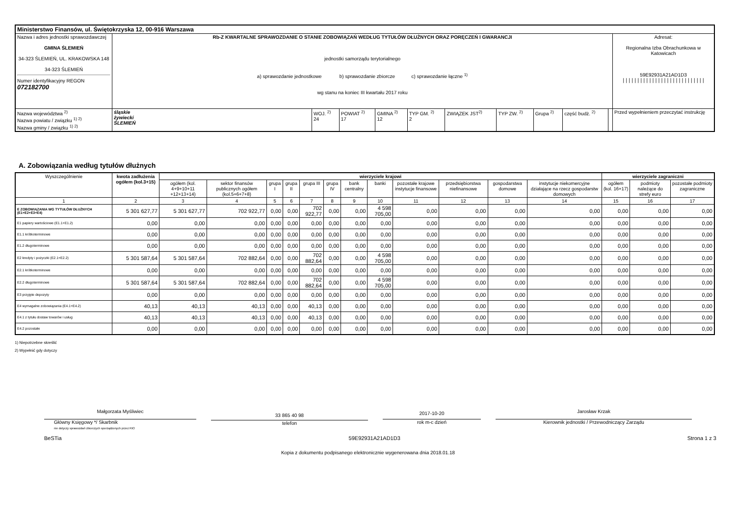| Ministerstwo Finansów, ul. Świętokrzyska 12, 00-916 Warszawa | | | | | | | | | | | |
| Nazwa i adres jednostki sprawozdawczej GMINA ŚLEMIEŃ 34-323 ŚLEMIEŃ, UL. KRAKOWSKA 148 34-323 ŚLEMIEŃ Numer identyfikacyjny REGON 072182700 | Rb-Z KWARTALNE SPRAWOZDANIE O STANIE ZOBOWIĄZAŃ WEDŁUG TYTUŁÓW DŁUŻNYCH ORAZ PORĘCZEŃ I GWARANCJI jednostki samorządu terytorialnego a) sprawozdanie jednostkowe b) sprawozdanie zbiorcze c) sprawozdanie łączne <sup>1)</sup> wg stanu na koniec III kwartału 2017 roku | | | | | | | | | | Adresat: Regionalna Izba Obrachunkowa w Katowicach 59E92931A21AD1D3 //////////////////////////// |
| Nazwa województwa <sup>2)</sup> Nazwa powiatu / związku <sup>1) 2)</sup> Nazwa gminy / związku <sup>1) 2)</sup> | śląskie żywiecki ŚLEMIEŃ | WOJ. <sup>2)</sup> 24 | POWIAT <sup>2)</sup> 17 | GMINA <sup>2)</sup> 12 | TYP GM. <sup>2)</sup> 2 | ZWIĄZEK JST<sup>2)</sup> | TYP ZW. <sup>2)</sup> | Grupa <sup>2)</sup> | część budż. <sup>2)</sup> | | Przed wypełnieniem przeczytać instrukcję |
A. Zobowiązania według tytułów dłużnych
| Wyszczególnienie | kwota zadłużenia ogółem (kol.3+15) | wierzyciele krajowi | | | | | | | | | | | | wierzyciele zagraniczni | | |
| --- | --- | --- | --- | --- | --- | --- | --- | --- | --- | --- | --- | --- | --- | --- | --- | --- |
| | | ogółem (kol. 4+9+10+11 +12+13+14) | sektor finansów publicznych ogółem (kol.5+6+7+8) | grupa I | grupa II | grupa III | grupa IV | bank centralny | banki | pozostałe krajowe instytucje finansowe | przedsiębiorstwa niefinansowe | gospodarstwa domowe | instytucje niekomercyjne działające na rzecz gospodarstw domowych | ogółem (kol. 16+17) | podmioty należące do strefy euro | pozostałe podmioty zagraniczne |
| 1 | 2 | 3 | 4 | 5 | 6 | 7 | 8 | 9 | 10 | 11 | 12 | 13 | 14 | 15 | 16 | 17 |
| E ZOBOWIĄZANIA WG TYTUŁÓW DŁUŻNYCH (E1+E2+E3+E4) | 5 301 627,77 | 5 301 627,77 | 702 922,77 | 0,00 | 0,00 | 702 922,77 | 0,00 | 0,00 | 4 598 705,00 | 0,00 | 0,00 | 0,00 | 0,00 | 0,00 | 0,00 | 0,00 |
| E1 papiery wartościowe (E1.1+E1.2) | 0,00 | 0,00 | 0,00 | 0,00 | 0,00 | 0,00 | 0,00 | 0,00 | 0,00 | 0,00 | 0,00 | 0,00 | 0,00 | 0,00 | 0,00 | 0,00 |
| E1.1 krótkoterminowe | 0,00 | 0,00 | 0,00 | 0,00 | 0,00 | 0,00 | 0,00 | 0,00 | 0,00 | 0,00 | 0,00 | 0,00 | 0,00 | 0,00 | 0,00 | 0,00 |
| E1.2 długoterminowe | 0,00 | 0,00 | 0,00 | 0,00 | 0,00 | 0,00 | 0,00 | 0,00 | 0,00 | 0,00 | 0,00 | 0,00 | 0,00 | 0,00 | 0,00 | 0,00 |
| E2 kredyty i pożyczki (E2.1+E2.2) | 5 301 587,64 | 5 301 587,64 | 702 882,64 | 0,00 | 0,00 | 702 882,64 | 0,00 | 0,00 | 4 598 705,00 | 0,00 | 0,00 | 0,00 | 0,00 | 0,00 | 0,00 | 0,00 |
| E2.1 krótkoterminowe | 0,00 | 0,00 | 0,00 | 0,00 | 0,00 | 0,00 | 0,00 | 0,00 | 0,00 | 0,00 | 0,00 | 0,00 | 0,00 | 0,00 | 0,00 | 0,00 |
| E2.2 długoterminowe | 5 301 587,64 | 5 301 587,64 | 702 882,64 | 0,00 | 0,00 | 702 882,64 | 0,00 | 0,00 | 4 598 705,00 | 0,00 | 0,00 | 0,00 | 0,00 | 0,00 | 0,00 | 0,00 |
| E3 przyjęte depozyty | 0,00 | 0,00 | 0,00 | 0,00 | 0,00 | 0,00 | 0,00 | 0,00 | 0,00 | 0,00 | 0,00 | 0,00 | 0,00 | 0,00 | 0,00 | 0,00 |
| E4 wymagalne zobowiązania (E4.1+E4.2) | 40,13 | 40,13 | 40,13 | 0,00 | 0,00 | 40,13 | 0,00 | 0,00 | 0,00 | 0,00 | 0,00 | 0,00 | 0,00 | 0,00 | 0,00 | 0,00 |
| E4.1 z tytułu dostaw towarów i usług | 40,13 | 40,13 | 40,13 | 0,00 | 0,00 | 40,13 | 0,00 | 0,00 | 0,00 | 0,00 | 0,00 | 0,00 | 0,00 | 0,00 | 0,00 | 0,00 |
| E4.2 pozostałe | 0,00 | 0,00 | 0,00 | 0,00 | 0,00 | 0,00 | 0,00 | 0,00 | 0,00 | 0,00 | 0,00 | 0,00 | 0,00 | 0,00 | 0,00 | 0,00 |
1) Niepotrzebne skreślić
2) Wypełnić gdy dotyczy
Małgorzata Myśliwiec
Główny Księgowy */ Skarbnik
nie dotyczy sprawozdań zbiorczych sporządzonych przez RIO
33 865 40 98
telefon
2017-10-20
rok m-c dzień
Jarosław Krzak
Kierownik jednostki / Przewodniczący Zarządu
BeSTia 59E92931A21AD1D3 Strona 1 z 3
Kopia z dokumentu podpisanego elektronicznie wygenerowana dnia 2018.01.18